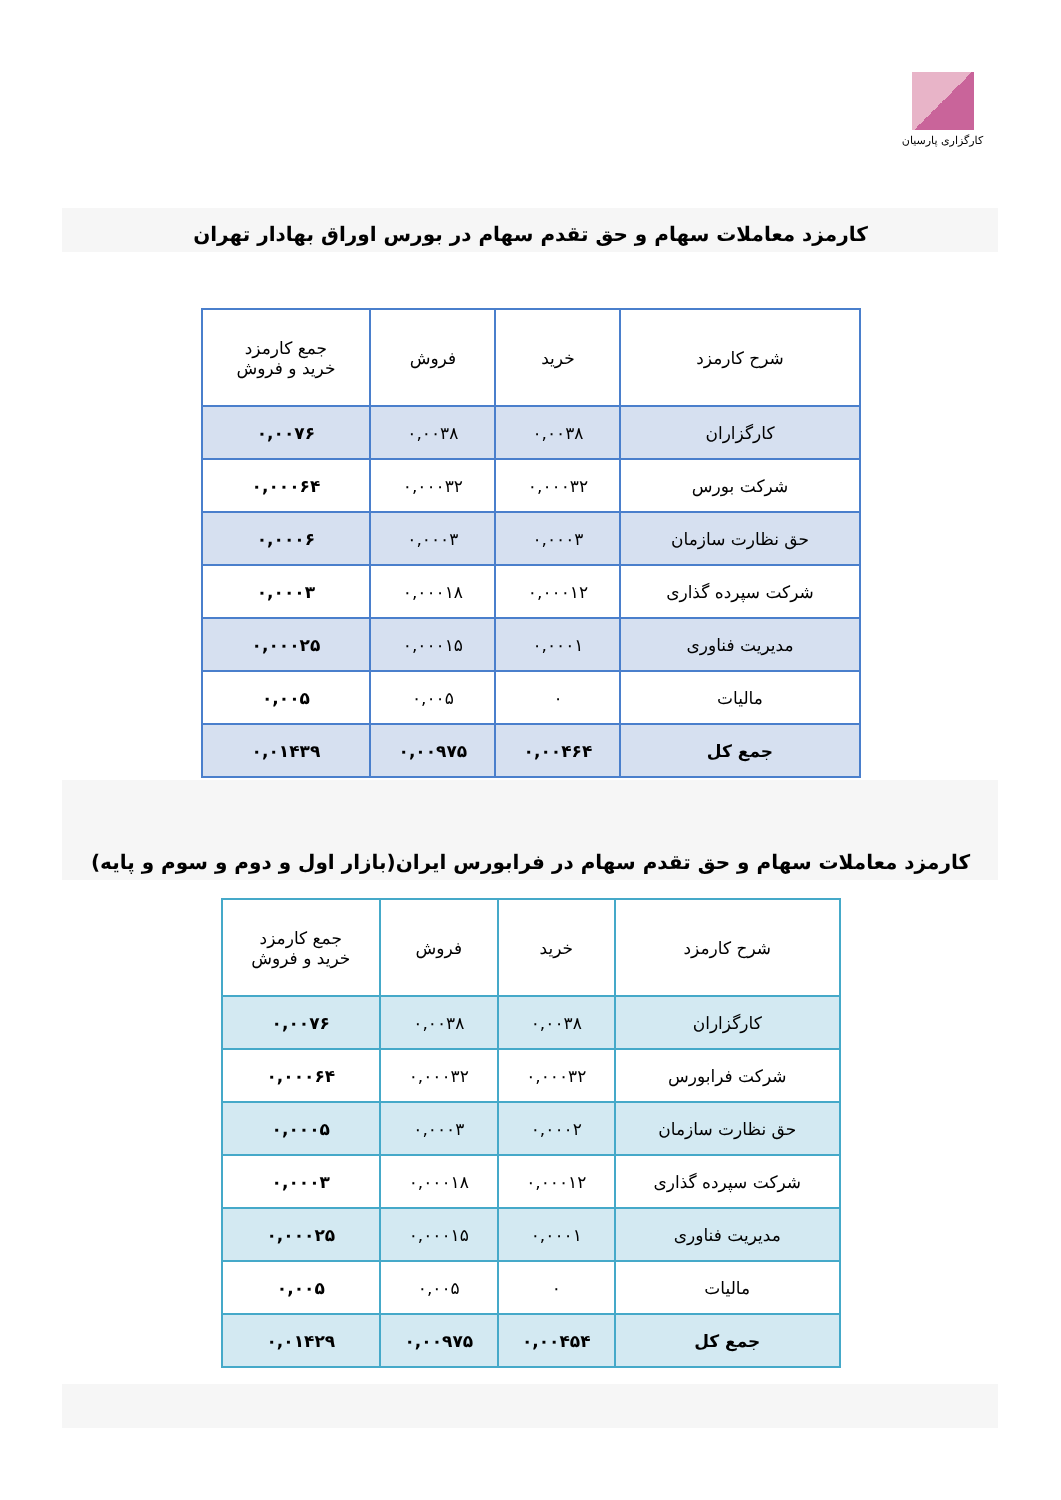کارگزاری پارسیان
کارمزد معاملات سهام و حق تقدم سهام در بورس اوراق بهادار تهران
| شرح کارمزد | خرید | فروش | جمع کارمزد خرید و فروش |
| --- | --- | --- | --- |
| کارگزاران | ۰,۰۰۳۸ | ۰,۰۰۳۸ | ۰,۰۰۷۶ |
| شرکت بورس | ۰,۰۰۰۳۲ | ۰,۰۰۰۳۲ | ۰,۰۰۰۶۴ |
| حق نظارت سازمان | ۰,۰۰۰۳ | ۰,۰۰۰۳ | ۰,۰۰۰۶ |
| شرکت سپرده گذاری | ۰,۰۰۰۱۲ | ۰,۰۰۰۱۸ | ۰,۰۰۰۳ |
| مدیریت فناوری | ۰,۰۰۰۱ | ۰,۰۰۰۱۵ | ۰,۰۰۰۲۵ |
| مالیات | ۰ | ۰,۰۰۵ | ۰,۰۰۵ |
| جمع کل | ۰,۰۰۴۶۴ | ۰,۰۰۹۷۵ | ۰,۰۱۴۳۹ |
کارمزد معاملات سهام و حق تقدم سهام در فرابورس ایران(بازار اول و دوم و سوم و پایه)
| شرح کارمزد | خرید | فروش | جمع کارمزد خرید و فروش |
| --- | --- | --- | --- |
| کارگزاران | ۰,۰۰۳۸ | ۰,۰۰۳۸ | ۰,۰۰۷۶ |
| شرکت فرابورس | ۰,۰۰۰۳۲ | ۰,۰۰۰۳۲ | ۰,۰۰۰۶۴ |
| حق نظارت سازمان | ۰,۰۰۰۲ | ۰,۰۰۰۳ | ۰,۰۰۰۵ |
| شرکت سپرده گذاری | ۰,۰۰۰۱۲ | ۰,۰۰۰۱۸ | ۰,۰۰۰۳ |
| مدیریت فناوری | ۰,۰۰۰۱ | ۰,۰۰۰۱۵ | ۰,۰۰۰۲۵ |
| مالیات | ۰ | ۰,۰۰۵ | ۰,۰۰۵ |
| جمع کل | ۰,۰۰۴۵۴ | ۰,۰۰۹۷۵ | ۰,۰۱۴۲۹ |